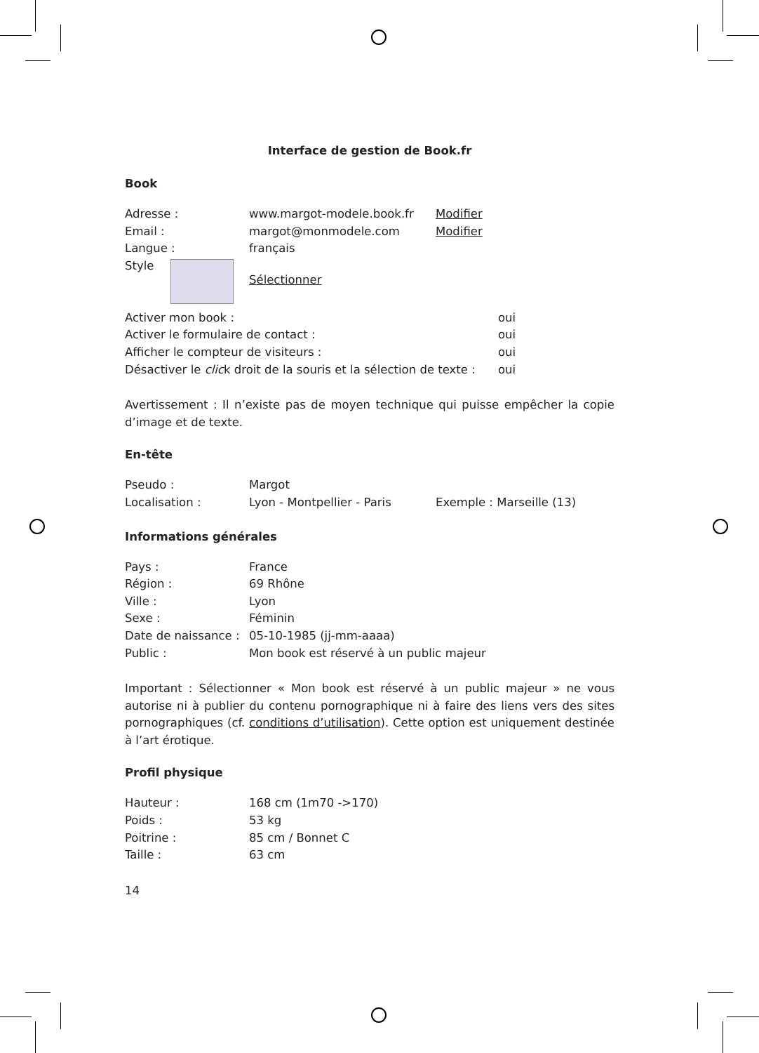Interface de gestion de Book.fr
Book
| Adresse : | www.margot-modele.book.fr | Modifier |
| Email : | margot@monmodele.com | Modifier |
| Langue : | français | |
| Style | Sélectionner | |
| Activer mon book : | oui |
| Activer le formulaire de contact : | oui |
| Afficher le compteur de visiteurs : | oui |
| Désactiver le clic k droit de la souris et la sélection de texte : | oui |
Avertissement : Il n’existe pas de moyen technique qui puisse empêcher la copie d’image et de texte.
En-tête
| Pseudo : | Margot | |
| Localisation : | Lyon - Montpellier - Paris | Exemple : Marseille (13) |
Informations générales
| Pays : | France |
| Région : | 69 Rhône |
| Ville : | Lyon |
| Sexe : | Féminin |
| Date de naissance : | 05-10-1985 (jj-mm-aaaa) |
| Public : | Mon book est réservé à un public majeur |
Important : Sélectionner « Mon book est réservé à un public majeur » ne vous autorise ni à publier du contenu pornographique ni à faire des liens vers des sites pornographiques (cf. conditions d’utilisation). Cette option est uniquement destinée à l’art érotique.
Profil physique
| Hauteur : | 168 cm (1m70 ->170) |
| Poids : | 53 kg |
| Poitrine : | 85 cm / Bonnet C |
| Taille : | 63 cm |
14